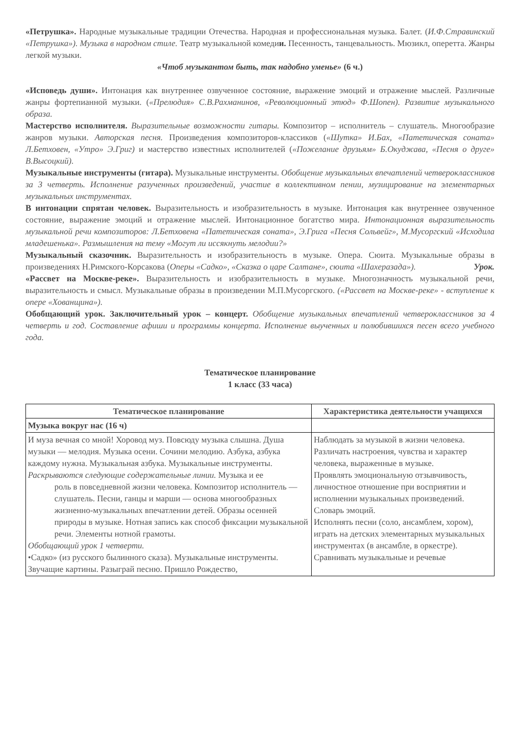«Петрушка». Народные музыкальные традиции Отечества. Народная и профессиональная музыка. Балет. (И.Ф.Стравинский «Петрушка»). Музыка в народном стиле. Театр музыкальной комедии. Песенность, танцевальность. Мюзикл, оперетта. Жанры легкой музыки.
«Чтоб музыкантом быть, так надобно уменье» (6 ч.)
«Исповедь души». Интонация как внутреннее озвученное состояние, выражение эмоций и отражение мыслей. Различные жанры фортепианной музыки. («Прелюдия» С.В.Рахманинов, «Революционный этюд» Ф.Шопен). Развитие музыкального образа.
Мастерство исполнителя. Выразительные возможности гитары. Композитор – исполнитель – слушатель. Многообразие жанров музыки. Авторская песня. Произведения композиторов-классиков («Шутка» И.Бах, «Патетическая соната» Л.Бетховен, «Утро» Э.Григ) и мастерство известных исполнителей («Пожелание друзьям» Б.Окуджава, «Песня о друге» В.Высоцкий).
Музыкальные инструменты (гитара). Музыкальные инструменты. Обобщение музыкальных впечатлений четвероклассников за 3 четверть. Исполнение разученных произведений, участие в коллективном пении, музицирование на элементарных музыкальных инструментах.
В интонации спрятан человек. Выразительность и изобразительность в музыке. Интонация как внутреннее озвученное состояние, выражение эмоций и отражение мыслей. Интонационное богатство мира. Интонационная выразительность музыкальной речи композиторов: Л.Бетховена «Патетическая соната», Э.Грига «Песня Сольвейг», М.Мусоргский «Исходила младешенька». Размышления на тему «Могут ли иссякнуть мелодии?»
Музыкальный сказочник. Выразительность и изобразительность в музыке. Опера. Сюита. Музыкальные образы в произведениях Н.Римского-Корсакова (Оперы «Садко», «Сказка о царе Салтане», сюита «Шахеразада»). Урок.
«Рассвет на Москве-реке». Выразительность и изобразительность в музыке. Многозначность музыкальной речи, выразительность и смысл. Музыкальные образы в произведении М.П.Мусоргского. («Рассвет на Москве-реке» - вступление к опере «Хованщина»).
Обобщающий урок. Заключительный урок – концерт. Обобщение музыкальных впечатлений четвероклассников за 4 четверть и год. Составление афиши и программы концерта. Исполнение выученных и полюбившихся песен всего учебного года.
Тематическое планирование
1 класс (33 часа)
| Тематическое планирование | Характеристика деятельности учащихся |
| --- | --- |
| Музыка вокруг нас (16 ч) | |
| И муза вечная со мной! Хоровод муз. Повсюду музыка слышна. Душа музыки — мелодия. Музыка осени. Сочини мелодию. Азбука, азбука каждому нужна. Музыкальная азбука. Музыкальные инструменты. Раскрываются следующие содержательные линии. Музыка и ее роль в повседневной жизни человека. Композитор исполнитель — слушатель. Песни, ганцы и марши — основа многообразных жизненно-музыкальных впечатлении детей. Образы осенней природы в музыке. Нотная запись как способ фиксации музыкальной речи. Элементы нотной грамоты. Обобщающий урок 1 четверти. •Садко» (из русского былинного сказа). Музыкальные инструменты. Звучащие картины. Разыграй песню. Пришло Рождество, | Наблюдать за музыкой в жизни человека. Различать настроения, чувства и характер человека, выраженные в музыке. Проявлять эмоциональную отзывчивость, личностное отношение при восприятии и исполнении музыкальных произведений. Словарь эмоций. Исполнять песни (соло, ансамблем, хором), играть на детских элементарных музыкальных инструментах (в ансамбле, в оркестре). Сравнивать музыкальные и речевые |